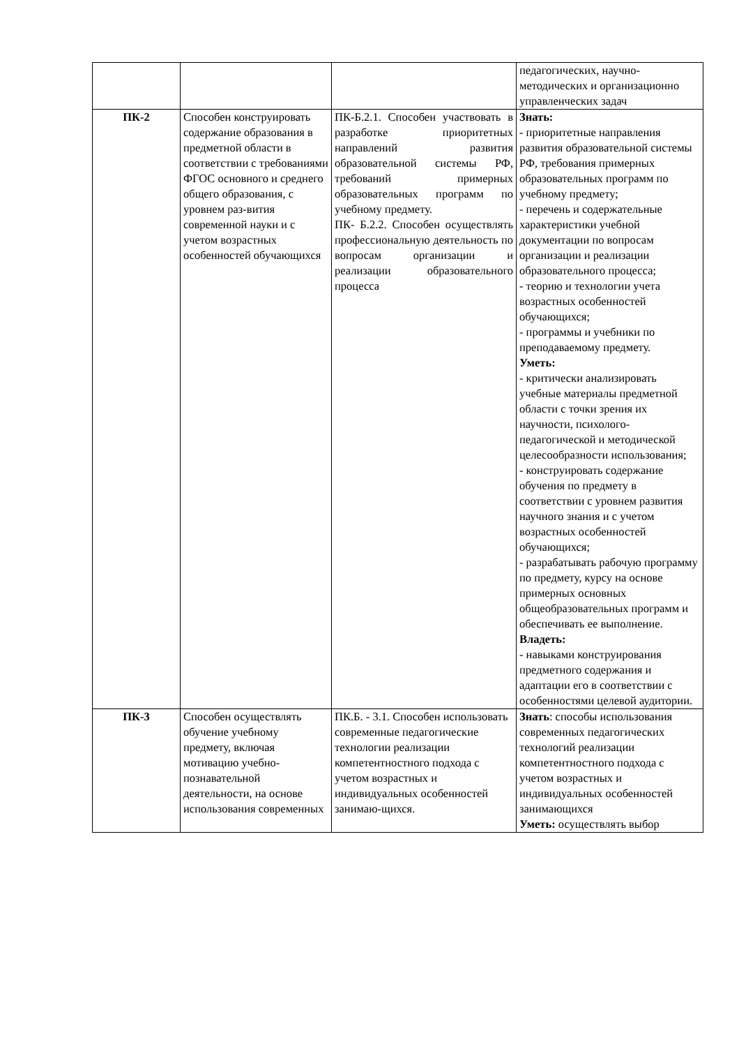| | | | педагогических, научно-методических и организационно управленческих задач |
| ПК-2 | Способен конструировать содержание образования в предметной области в соответствии с требованиями ФГОС основного и среднего общего образования, с уровнем раз-вития современной науки и с учетом возрастных особенностей обучающихся | ПК-Б.2.1. Способен участвовать в разработке приоритетных направлений развития образовательной системы РФ, требований примерных образовательных программ по учебному предмету. ПК- Б.2.2. Способен осуществлять профессиональную деятельность по вопросам организации и реализации образовательного процесса | Знать: - приоритетные направления развития образовательной системы РФ, требования примерных образовательных программ по учебному предмету; - перечень и содержательные характеристики учебной документации по вопросам организации и реализации образовательного процесса; - теорию и технологии учета возрастных особенностей обучающихся; - программы и учебники по преподаваемому предмету. Уметь: - критически анализировать учебные материалы предметной области с точки зрения их научности, психолого-педагогической и методической целесообразности использования; - конструировать содержание обучения по предмету в соответствии с уровнем развития научного знания и с учетом возрастных особенностей обучающихся; - разрабатывать рабочую программу по предмету, курсу на основе примерных основных общеобразовательных программ и обеспечивать ее выполнение. Владеть: - навыками конструирования предметного содержания и адаптации его в соответствии с особенностями целевой аудитории. |
| ПК-3 | Способен осуществлять обучение учебному предмету, включая мотивацию учебно-познавательной деятельности, на основе использования современных | ПК.Б. - 3.1. Способен использовать современные педагогические технологии реализации компетентностного подхода с учетом возрастных и индивидуальных особенностей занимаю-щихся. | Знать : способы использования современных педагогических технологий реализации компетентностного подхода с учетом возрастных и индивидуальных особенностей занимающихся Уметь: осуществлять выбор |